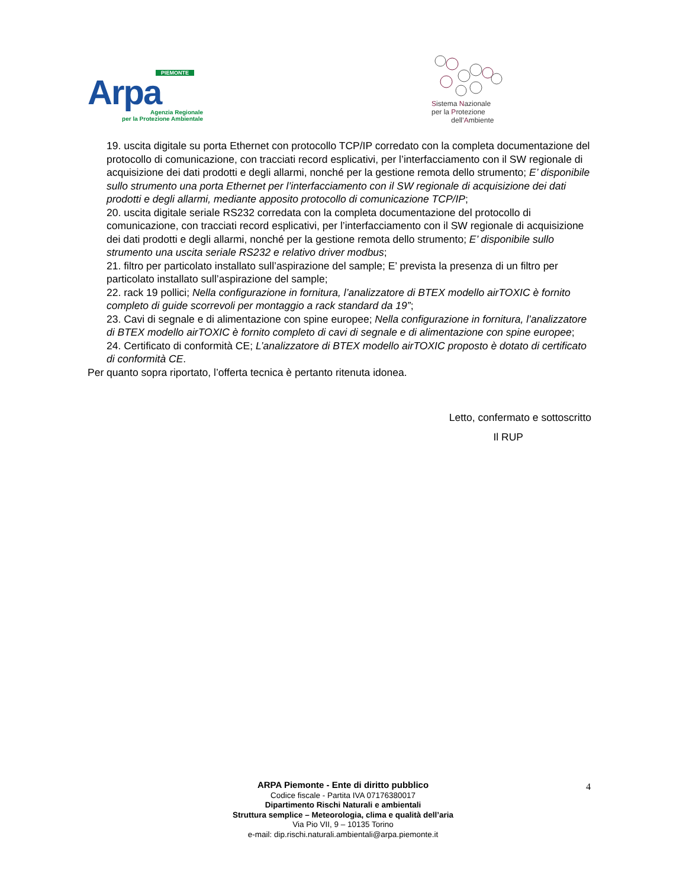PIEMONTE
Arpa
Agenzia Regionale
per la Protezione Ambientale
Sistema Nazionale
per la Protezione
dell’Ambiente
19. uscita digitale su porta Ethernet con protocollo TCP/IP corredato con la completa documentazione del protocollo di comunicazione, con tracciati record esplicativi, per l’interfacciamento con il SW regionale di acquisizione dei dati prodotti e degli allarmi, nonché per la gestione remota dello strumento; E’ disponibile sullo strumento una porta Ethernet per l’interfacciamento con il SW regionale di acquisizione dei dati prodotti e degli allarmi, mediante apposito protocollo di comunicazione TCP/IP;
20. uscita digitale seriale RS232 corredata con la completa documentazione del protocollo di comunicazione, con tracciati record esplicativi, per l’interfacciamento con il SW regionale di acquisizione dei dati prodotti e degli allarmi, nonché per la gestione remota dello strumento; E’ disponibile sullo strumento una uscita seriale RS232 e relativo driver modbus;
21. filtro per particolato installato sull’aspirazione del sample; E’ prevista la presenza di un filtro per particolato installato sull’aspirazione del sample;
22. rack 19 pollici; Nella configurazione in fornitura, l’analizzatore di BTEX modello airTOXIC è fornito completo di guide scorrevoli per montaggio a rack standard da 19”;
23. Cavi di segnale e di alimentazione con spine europee; Nella configurazione in fornitura, l’analizzatore di BTEX modello airTOXIC è fornito completo di cavi di segnale e di alimentazione con spine europee;
24. Certificato di conformità CE; L’analizzatore di BTEX modello airTOXIC proposto è dotato di certificato di conformità CE.
Per quanto sopra riportato, l’offerta tecnica è pertanto ritenuta idonea.
Letto, confermato e sottoscritto
Il RUP
ARPA Piemonte - Ente di diritto pubblico
Codice fiscale - Partita IVA 07176380017
Dipartimento Rischi Naturali e ambientali
Struttura semplice – Meteorologia, clima e qualità dell’aria
Via Pio VII, 9 – 10135 Torino
e-mail: dip.rischi.naturali.ambientali@arpa.piemonte.it
4